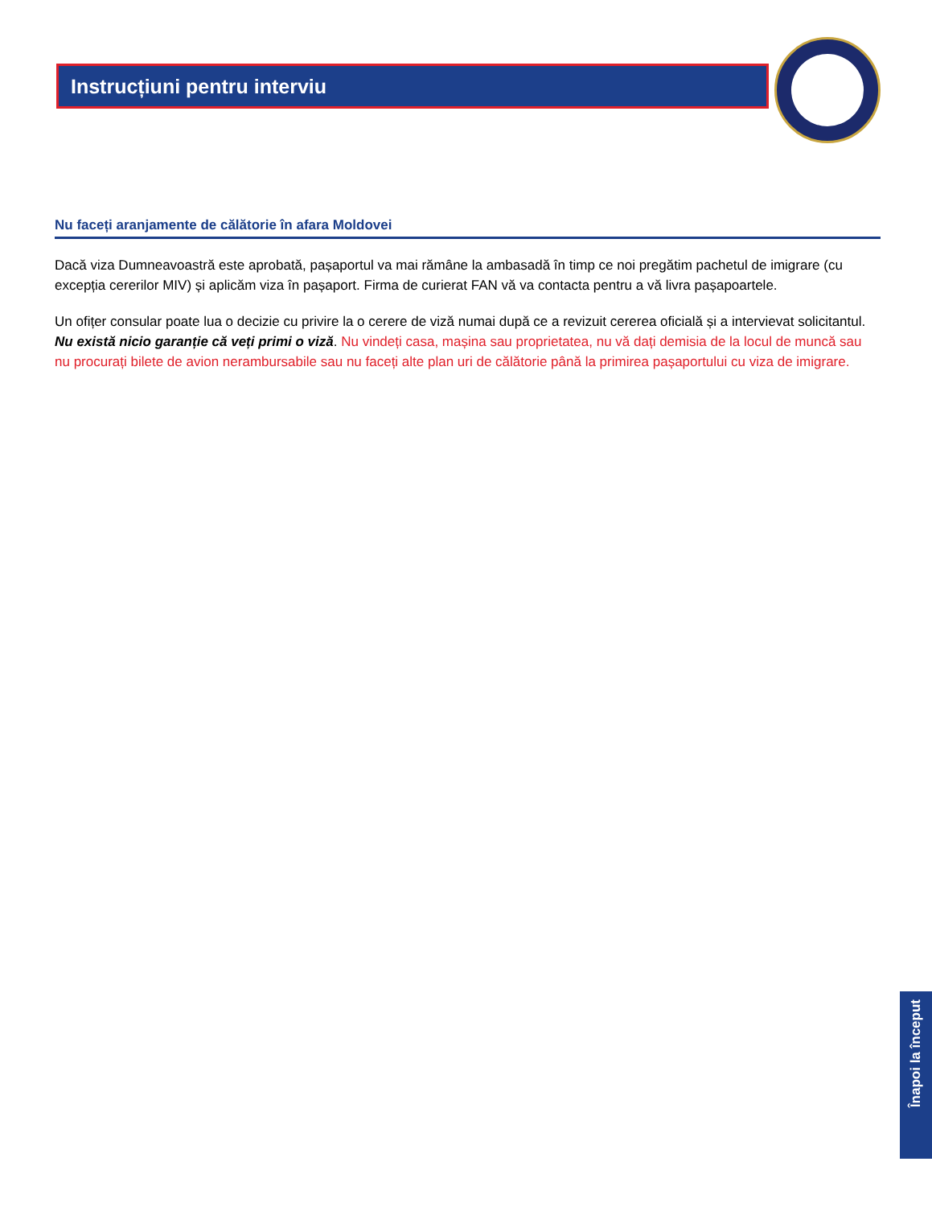Instrucțiuni pentru interviu
Nu faceți aranjamente de călătorie în afara Moldovei
Dacă viza Dumneavoastră este aprobată, pașaportul va mai rămâne la ambasadă în timp ce noi pregătim pachetul de imigrare (cu excepția cererilor MIV) și aplicăm viza în pașaport. Firma de curierat FAN vă va contacta pentru a vă livra pașapoartele.
Un ofițer consular poate lua o decizie cu privire la o cerere de viză numai după ce a revizuit cererea oficială și a intervievat solicitantul. Nu există nicio garanție că veți primi o viză. Nu vindeți casa, mașina sau proprietatea, nu vă dați demisia de la locul de muncă sau nu procurați bilete de avion nerambursabile sau nu faceți alte plan uri de călătorie până la primirea pașaportului cu viza de imigrare.
Înapoi la început